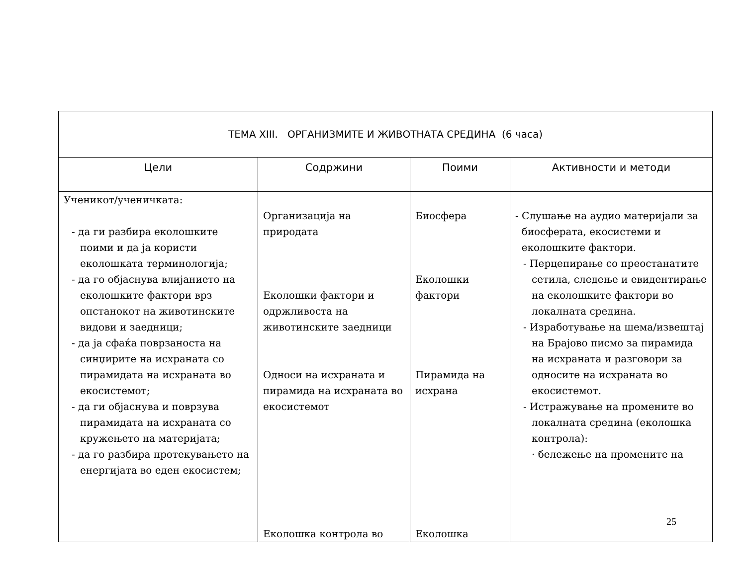| ТЕМА XIII. ОРГАНИЗМИТЕ И ЖИВОТНАТА СРЕДИНА (6 часа) | | | |
| Цели | Содржини | Поими | Активности и методи |
| Ученикот/ученичката: - да ги разбира еколошките поими и да ја користи еколошката терминологија; - да го објаснува влијанието на еколошките фактори врз опстанокот на животинските видови и заедници; - да ја сфаќа поврзаноста на синџирите на исхраната со пирамидата на исхраната во екосистемот; - да ги објаснува и поврзува пирамидата на исхраната со кружењето на материјата; - да го разбира протекувањето на енергијата во еден екосистем; | Организација на природата Еколошки фактори и одржливоста на животинските заедници Односи на исхраната и пирамида на исхраната во екосистемот Еколошка контрола во | Биосфера Еколошки фактори Пирамида на исхрана Еколошка | - Слушање на аудио материјали за биосферата, екосистеми и еколошките фактори. - Перцепирање со преостанатите сетила, следење и евидентирање на еколошките фактори во локалната средина. - Изработување на шема/извештај на Брајово писмо за пирамида на исхраната и разговори за односите на исхраната во екосистемот. - Истражување на промените во локалната средина (еколошка контрола): · бележење на промените на |
25